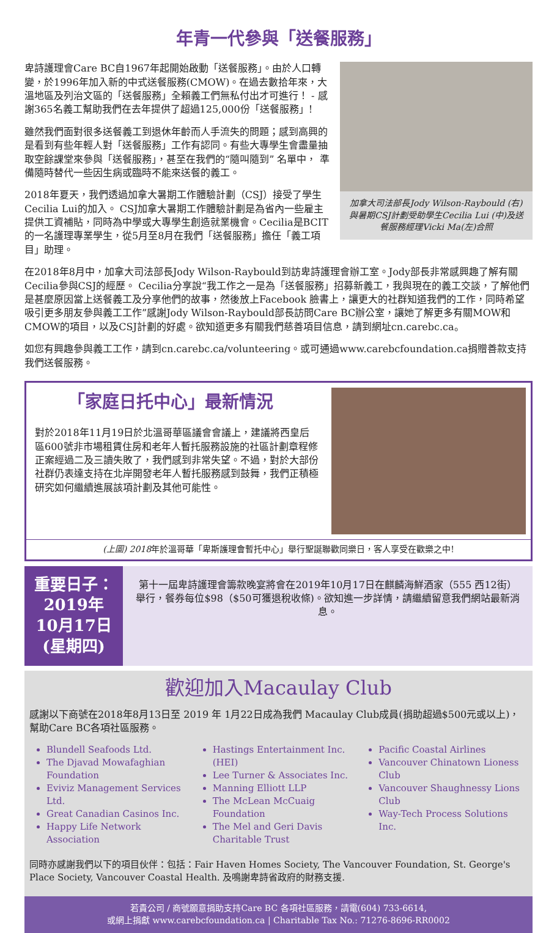年青一代參與「送餐服務」
加拿大司法部長Jody Wilson-Raybould (右)與暑期CSJ計劃受助學生Cecilia Lui (中)及送餐服務經理Vicki Ma(左)合照
卑詩護理會Care BC自1967年起開始啟動「送餐服務」。由於人口轉變，於1996年加入新的中式送餐服務(CMOW)。在過去數拾年來，大溫地區及列治文區的「送餐服務」全賴義工們無私付出才可進行！ - 感謝365名義工幫助我們在去年提供了超過125,000份「送餐服務」!
雖然我們面對很多送餐義工到退休年齡而人手流失的問題；感到高興的是看到有些年輕人對「送餐服務」工作有認同。有些大專學生會盡量抽取空餘課堂來參與「送餐服務」，甚至在我們的“隨叫隨到” 名單中， 準備隨時替代一些因生病或臨時不能來送餐的義工。
2018年夏天，我們透過加拿大暑期工作體驗計劃（CSJ）接受了學生Cecilia Lui的加入。 CSJ加拿大暑期工作體驗計劃是為省內一些雇主提供工資補貼，同時為中學或大專學生創造就業機會。Cecilia是BCIT的一名護理專業學生，從5月至8月在我們「送餐服務」擔任「義工項目」助理。
在2018年8月中，加拿大司法部長Jody Wilson-Raybould到訪卑詩護理會辦工室。Jody部長非常感興趣了解有關 Cecilia參與CSJ的經歷。 Cecilia分享說“我工作之一是為「送餐服務」招募新義工，我與現在的義工交談，了解他們是甚麼原因當上送餐義工及分享他們的故事，然後放上Facebook 臉書上，讓更大的社群知道我們的工作，同時希望吸引更多朋友參與義工工作”感謝Jody Wilson-Raybould部長訪問Care BC辦公室，讓她了解更多有關MOW和CMOW的項目，以及CSJ計劃的好處。欲知道更多有關我們慈善項目信息，請到網址cn.carebc.ca。
如您有興趣參與義工工作，請到cn.carebc.ca/volunteering。或可通過www.carebcfoundation.ca捐贈善款支持我們送餐服務。
「家庭日托中心」最新情況
對於2018年11月19日於北溫哥華區議會會議上，建議將西皇后區600號非市場租賃住房和老年人暫托服務設施的社區計劃章程修正案經過二及三讀失敗了，我們感到非常失望。不過，對於大部份社群仍表達支持在北岸開發老年人暫托服務感到鼓舞，我們正積極研究如何繼續進展該項計劃及其他可能性。
(上圖) 2018年於溫哥華「卑斯護理會暫托中心」舉行聖誕聯歡同樂日，客人享受在歡樂之中!
重要日子：2019年
10月17日(星期四)
第十一屆卑詩護理會籌款晚宴將會在2019年10月17日在麒麟海鮮酒家（555 西12街）舉行，餐券每位$98（$50可獲退稅收條)。欲知進一步詳情，請繼續留意我們網站最新消息。
歡迎加入Macaulay Club
感謝以下商號在2018年8月13日至 2019 年 1月22日成為我們 Macaulay Club成員(捐助超過$500元或以上)，幫助Care BC各項社區服務。
Blundell Seafoods Ltd.
The Djavad Mowafaghian Foundation
Eviviz Management Services Ltd.
Great Canadian Casinos Inc.
Happy Life Network Association
Hastings Entertainment Inc. (HEI)
Lee Turner & Associates Inc.
Manning Elliott LLP
The McLean McCuaig Foundation
The Mel and Geri Davis Charitable Trust
Pacific Coastal Airlines
Vancouver Chinatown Lioness Club
Vancouver Shaughnessy Lions Club
Way-Tech Process Solutions Inc.
同時亦感謝我們以下的項目伙伴：包括：Fair Haven Homes Society, The Vancouver Foundation, St. George's Place Society, Vancouver Coastal Health. 及鳴謝卑詩省政府的財務支援.
若貴公司 / 商號願意捐助支持Care BC 各項社區服務，請電(604) 733-6614,
或網上捐獻 www.carebcfoundation.ca | Charitable Tax No.: 71276-8696-RR0002